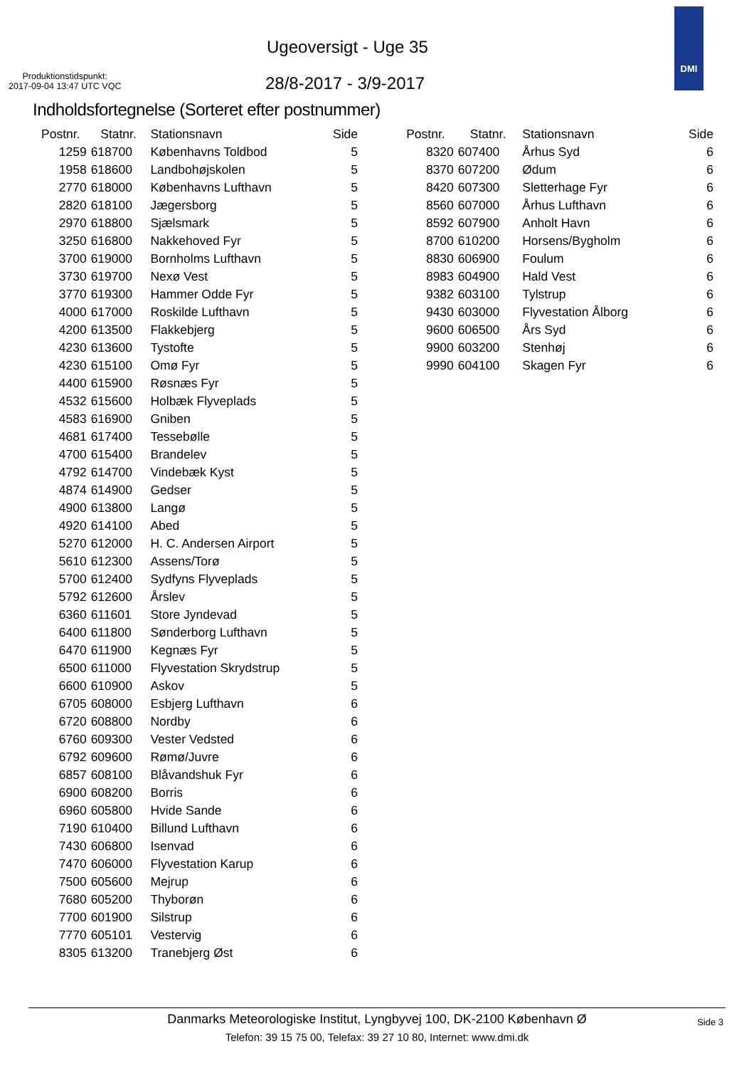Ugeoversigt - Uge 35
Produktionstidspunkt:
2017-09-04 13:47 UTC VQC
28/8-2017 - 3/9-2017
DMI
Indholdsfortegnelse (Sorteret efter postnummer)
| Postnr. | Statnr. | Stationsnavn | Side |
| --- | --- | --- | --- |
| 1259 | 618700 | Københavns Toldbod | 5 |
| 1958 | 618600 | Landbohøjskolen | 5 |
| 2770 | 618000 | Københavns Lufthavn | 5 |
| 2820 | 618100 | Jægersborg | 5 |
| 2970 | 618800 | Sjælsmark | 5 |
| 3250 | 616800 | Nakkehoved Fyr | 5 |
| 3700 | 619000 | Bornholms Lufthavn | 5 |
| 3730 | 619700 | Nexø Vest | 5 |
| 3770 | 619300 | Hammer Odde Fyr | 5 |
| 4000 | 617000 | Roskilde Lufthavn | 5 |
| 4200 | 613500 | Flakkebjerg | 5 |
| 4230 | 613600 | Tystofte | 5 |
| 4230 | 615100 | Omø Fyr | 5 |
| 4400 | 615900 | Røsnæs Fyr | 5 |
| 4532 | 615600 | Holbæk Flyveplads | 5 |
| 4583 | 616900 | Gniben | 5 |
| 4681 | 617400 | Tessebølle | 5 |
| 4700 | 615400 | Brandelev | 5 |
| 4792 | 614700 | Vindebæk Kyst | 5 |
| 4874 | 614900 | Gedser | 5 |
| 4900 | 613800 | Langø | 5 |
| 4920 | 614100 | Abed | 5 |
| 5270 | 612000 | H. C. Andersen Airport | 5 |
| 5610 | 612300 | Assens/Torø | 5 |
| 5700 | 612400 | Sydfyns Flyveplads | 5 |
| 5792 | 612600 | Årslev | 5 |
| 6360 | 611601 | Store Jyndevad | 5 |
| 6400 | 611800 | Sønderborg Lufthavn | 5 |
| 6470 | 611900 | Kegnæs Fyr | 5 |
| 6500 | 611000 | Flyvestation Skrydstrup | 5 |
| 6600 | 610900 | Askov | 5 |
| 6705 | 608000 | Esbjerg Lufthavn | 6 |
| 6720 | 608800 | Nordby | 6 |
| 6760 | 609300 | Vester Vedsted | 6 |
| 6792 | 609600 | Rømø/Juvre | 6 |
| 6857 | 608100 | Blåvandshuk Fyr | 6 |
| 6900 | 608200 | Borris | 6 |
| 6960 | 605800 | Hvide Sande | 6 |
| 7190 | 610400 | Billund Lufthavn | 6 |
| 7430 | 606800 | Isenvad | 6 |
| 7470 | 606000 | Flyvestation Karup | 6 |
| 7500 | 605600 | Mejrup | 6 |
| 7680 | 605200 | Thyborøn | 6 |
| 7700 | 601900 | Silstrup | 6 |
| 7770 | 605101 | Vestervig | 6 |
| 8305 | 613200 | Tranebjerg Øst | 6 |
| Postnr. | Statnr. | Stationsnavn | Side |
| --- | --- | --- | --- |
| 8320 | 607400 | Århus Syd | 6 |
| 8370 | 607200 | Ødum | 6 |
| 8420 | 607300 | Sletterhage Fyr | 6 |
| 8560 | 607000 | Århus Lufthavn | 6 |
| 8592 | 607900 | Anholt Havn | 6 |
| 8700 | 610200 | Horsens/Bygholm | 6 |
| 8830 | 606900 | Foulum | 6 |
| 8983 | 604900 | Hald Vest | 6 |
| 9382 | 603100 | Tylstrup | 6 |
| 9430 | 603000 | Flyvestation Ålborg | 6 |
| 9600 | 606500 | Års Syd | 6 |
| 9900 | 603200 | Stenhøj | 6 |
| 9990 | 604100 | Skagen Fyr | 6 |
Danmarks Meteorologiske Institut, Lyngbyvej 100, DK-2100 København Ø
Telefon: 39 15 75 00, Telefax: 39 27 10 80, Internet: www.dmi.dk
Side 3